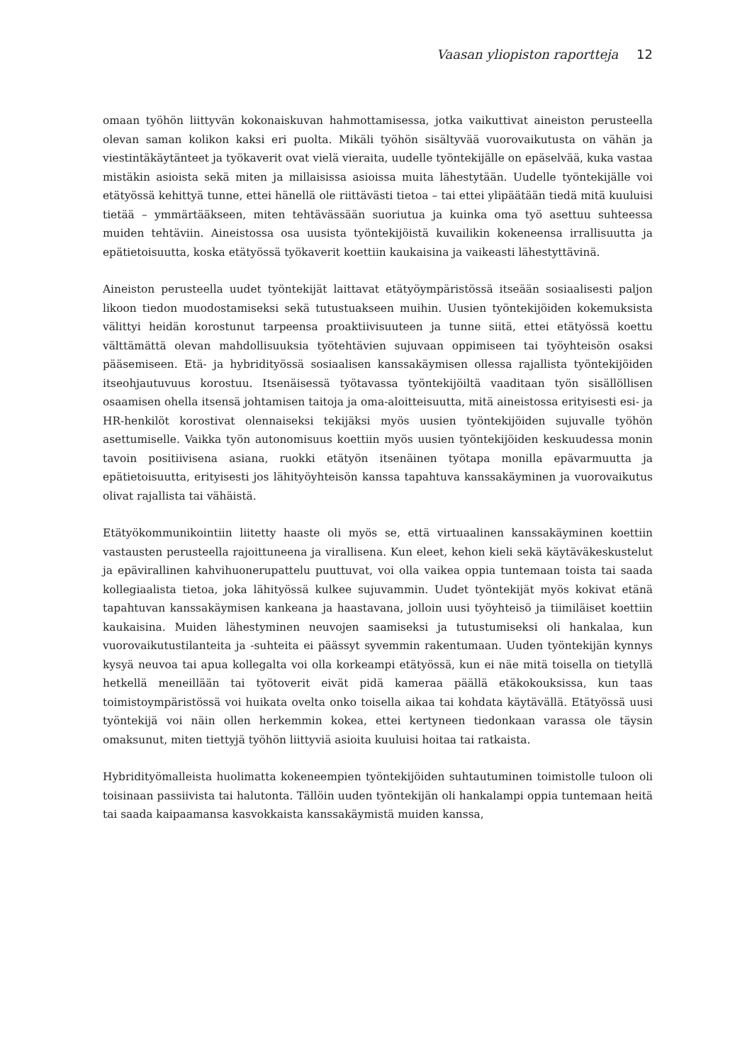Vaasan yliopiston raportteja 12
omaan työhön liittyvän kokonaiskuvan hahmottamisessa, jotka vaikuttivat aineiston perusteella olevan saman kolikon kaksi eri puolta. Mikäli työhön sisältyvää vuorovaikutusta on vähän ja viestintäkäytänteet ja työkaverit ovat vielä vieraita, uudelle työntekijälle on epäselvää, kuka vastaa mistäkin asioista sekä miten ja millaisissa asioissa muita lähestytään. Uudelle työntekijälle voi etätyössä kehittyä tunne, ettei hänellä ole riittävästi tietoa – tai ettei ylipäätään tiedä mitä kuuluisi tietää – ymmärtääkseen, miten tehtävässään suoriutua ja kuinka oma työ asettuu suhteessa muiden tehtäviin. Aineistossa osa uusista työntekijöistä kuvailikin kokeneensa irrallisuutta ja epätietoisuutta, koska etätyössä työkaverit koettiin kaukaisina ja vaikeasti lähestyttävinä.
Aineiston perusteella uudet työntekijät laittavat etätyöympäristössä itseään sosiaalisesti paljon likoon tiedon muodostamiseksi sekä tutustuakseen muihin. Uusien työntekijöiden kokemuksista välittyi heidän korostunut tarpeensa proaktiivisuuteen ja tunne siitä, ettei etätyössä koettu välttämättä olevan mahdollisuuksia työtehtävien sujuvaan oppimiseen tai työyhteisön osaksi pääsemiseen. Etä- ja hybridityössä sosiaalisen kanssakäymisen ollessa rajallista työntekijöiden itseohjautuvuus korostuu. Itsenäisessä työtavassa työntekijöiltä vaaditaan työn sisällöllisen osaamisen ohella itsensä johtamisen taitoja ja oma-aloitteisuutta, mitä aineistossa erityisesti esi- ja HR-henkilöt korostivat olennaiseksi tekijäksi myös uusien työntekijöiden sujuvalle työhön asettumiselle. Vaikka työn autonomisuus koettiin myös uusien työntekijöiden keskuudessa monin tavoin positiivisena asiana, ruokki etätyön itsenäinen työtapa monilla epävarmuutta ja epätietoisuutta, erityisesti jos lähityöyhteisön kanssa tapahtuva kanssakäyminen ja vuorovaikutus olivat rajallista tai vähäistä.
Etätyökommunikointiin liitetty haaste oli myös se, että virtuaalinen kanssakäyminen koettiin vastausten perusteella rajoittuneena ja virallisena. Kun eleet, kehon kieli sekä käytäväkeskustelut ja epävirallinen kahvihuonerupattelu puuttuvat, voi olla vaikea oppia tuntemaan toista tai saada kollegiaalista tietoa, joka lähityössä kulkee sujuvammin. Uudet työntekijät myös kokivat etänä tapahtuvan kanssakäymisen kankeana ja haastavana, jolloin uusi työyhteisö ja tiimiläiset koettiin kaukaisina. Muiden lähestyminen neuvojen saamiseksi ja tutustumiseksi oli hankalaa, kun vuorovaikutustilanteita ja -suhteita ei päässyt syvemmin rakentumaan. Uuden työntekijän kynnys kysyä neuvoa tai apua kollegalta voi olla korkeampi etätyössä, kun ei näe mitä toisella on tietyllä hetkellä meneillään tai työtoverit eivät pidä kameraa päällä etäkokouksissa, kun taas toimistoympäristössä voi huikata ovelta onko toisella aikaa tai kohdata käytävällä. Etätyössä uusi työntekijä voi näin ollen herkemmin kokea, ettei kertyneen tiedonkaan varassa ole täysin omaksunut, miten tiettyjä työhön liittyviä asioita kuuluisi hoitaa tai ratkaista.
Hybridityömalleista huolimatta kokeneempien työntekijöiden suhtautuminen toimistolle tuloon oli toisinaan passiivista tai halutonta. Tällöin uuden työntekijän oli hankalampi oppia tuntemaan heitä tai saada kaipaamansa kasvokkaista kanssakäymistä muiden kanssa,